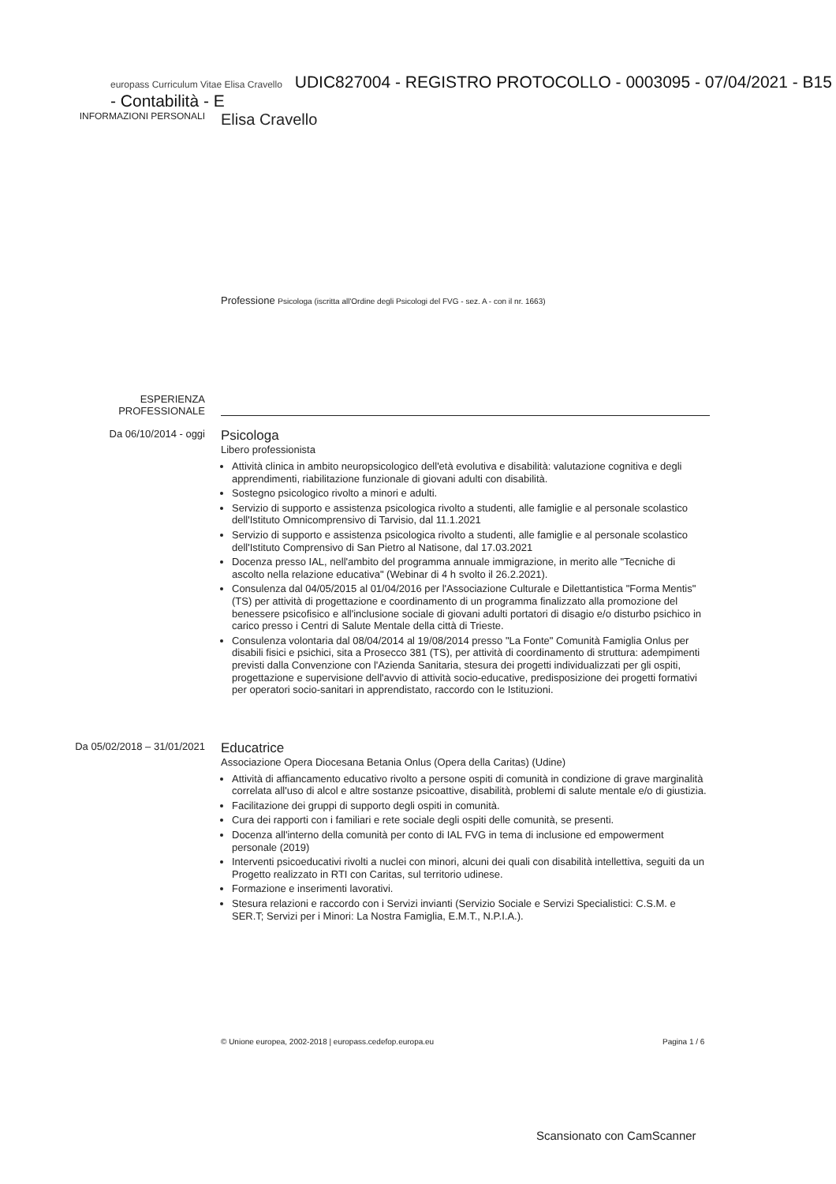europass Curriculum Vitae Elisa Cravello UDIC827004 - REGISTRO PROTOCOLLO - 0003095 - 07/04/2021 - B15 - Contabilità - E
INFORMAZIONI PERSONALI
Elisa Cravello
Professione Psicologa (iscritta all'Ordine degli Psicologi del FVG - sez. A - con il nr. 1663)
ESPERIENZA
PROFESSIONALE
Da 06/10/2014 - oggi
Psicologa
Libero professionista
Attività clinica in ambito neuropsicologico dell'età evolutiva e disabilità: valutazione cognitiva e degli apprendimenti, riabilitazione funzionale di giovani adulti con disabilità.
Sostegno psicologico rivolto a minori e adulti.
Servizio di supporto e assistenza psicologica rivolto a studenti, alle famiglie e al personale scolastico dell'Istituto Omnicomprensivo di Tarvisio, dal 11.1.2021
Servizio di supporto e assistenza psicologica rivolto a studenti, alle famiglie e al personale scolastico dell'Istituto Comprensivo di San Pietro al Natisone, dal 17.03.2021
Docenza presso IAL, nell'ambito del programma annuale immigrazione, in merito alle "Tecniche di ascolto nella relazione educativa" (Webinar di 4 h svolto il 26.2.2021).
Consulenza dal 04/05/2015 al 01/04/2016 per l'Associazione Culturale e Dilettantistica "Forma Mentis" (TS) per attività di progettazione e coordinamento di un programma finalizzato alla promozione del benessere psicofisico e all'inclusione sociale di giovani adulti portatori di disagio e/o disturbo psichico in carico presso i Centri di Salute Mentale della città di Trieste.
Consulenza volontaria dal 08/04/2014 al 19/08/2014 presso "La Fonte" Comunità Famiglia Onlus per disabili fisici e psichici, sita a Prosecco 381 (TS), per attività di coordinamento di struttura: adempimenti previsti dalla Convenzione con l'Azienda Sanitaria, stesura dei progetti individualizzati per gli ospiti, progettazione e supervisione dell'avvio di attività socio-educative, predisposizione dei progetti formativi per operatori socio-sanitari in apprendistato, raccordo con le Istituzioni.
Da 05/02/2018 – 31/01/2021
Educatrice
Associazione Opera Diocesana Betania Onlus (Opera della Caritas) (Udine)
Attività di affiancamento educativo rivolto a persone ospiti di comunità in condizione di grave marginalità correlata all'uso di alcol e altre sostanze psicoattive, disabilità, problemi di salute mentale e/o di giustizia.
Facilitazione dei gruppi di supporto degli ospiti in comunità.
Cura dei rapporti con i familiari e rete sociale degli ospiti delle comunità, se presenti.
Docenza all'interno della comunità per conto di IAL FVG in tema di inclusione ed empowerment personale (2019)
Interventi psicoeducativi rivolti a nuclei con minori, alcuni dei quali con disabilità intellettiva, seguiti da un Progetto realizzato in RTI con Caritas, sul territorio udinese.
Formazione e inserimenti lavorativi.
Stesura relazioni e raccordo con i Servizi invianti (Servizio Sociale e Servizi Specialistici: C.S.M. e SER.T; Servizi per i Minori: La Nostra Famiglia, E.M.T., N.P.I.A.).
© Unione europea, 2002-2018 | europass.cedefop.europa.eu Pagina 1 / 6
Scansionato con CamScanner